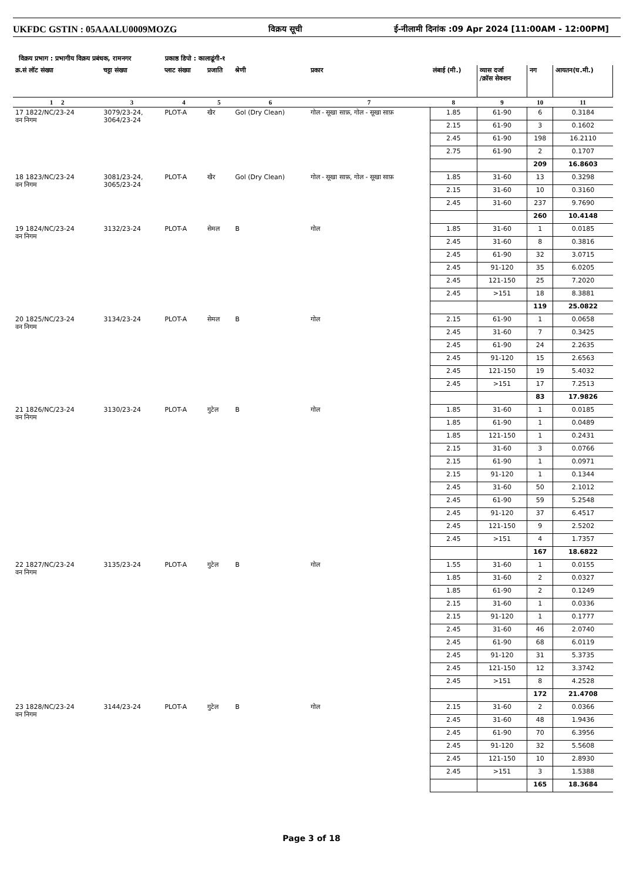UKFDC GSTIN : 05AAALU0009MOZG विक्रय सूची ई-नीलामी दिनांक :09 Apr 2024 [11:00AM - 12:00PM]
विक्रय प्रभाग : प्रभागीय विक्रय प्रबंधक, रामनगर प्रकाष्ठ डिपो : कालाढूंगी-१
| क्र.सं लॉट संख्या | चट्टा संख्या | प्लाट संख्या | प्रजाति | श्रेणी | प्रकार | लंबाई (मी.) | व्यास दर्जा /क्रॉस सेक्शन | नग | आयतन(घ.मी.) |
| --- | --- | --- | --- | --- | --- | --- | --- | --- | --- |
| 1 2 | 3 | 4 | 5 | 6 | 7 | 8 | 9 | 10 | 11 |
| 17 1822/NC/23-24 वन निगम | 3079/23-24, 3064/23-24 | PLOT-A | खैर | Gol (Dry Clean) | गोल - सूखा साफ़, गोल - सूखा साफ़ | 1.85 | 61-90 | 6 | 0.3184 |
| | | | | | | 2.15 | 61-90 | 3 | 0.1602 |
| | | | | | | 2.45 | 61-90 | 198 | 16.2110 |
| | | | | | | 2.75 | 61-90 | 2 | 0.1707 |
| | | | | | | | | 209 | 16.8603 |
| 18 1823/NC/23-24 वन निगम | 3081/23-24, 3065/23-24 | PLOT-A | खैर | Gol (Dry Clean) | गोल - सूखा साफ़, गोल - सूखा साफ़ | 1.85 | 31-60 | 13 | 0.3298 |
| | | | | | | 2.15 | 31-60 | 10 | 0.3160 |
| | | | | | | 2.45 | 31-60 | 237 | 9.7690 |
| | | | | | | | | 260 | 10.4148 |
| 19 1824/NC/23-24 वन निगम | 3132/23-24 | PLOT-A | सेमल | B | गोल | 1.85 | 31-60 | 1 | 0.0185 |
| | | | | | | 2.45 | 31-60 | 8 | 0.3816 |
| | | | | | | 2.45 | 61-90 | 32 | 3.0715 |
| | | | | | | 2.45 | 91-120 | 35 | 6.0205 |
| | | | | | | 2.45 | 121-150 | 25 | 7.2020 |
| | | | | | | 2.45 | >151 | 18 | 8.3881 |
| | | | | | | | | 119 | 25.0822 |
| 20 1825/NC/23-24 वन निगम | 3134/23-24 | PLOT-A | सेमल | B | गोल | 2.15 | 61-90 | 1 | 0.0658 |
| | | | | | | 2.45 | 31-60 | 7 | 0.3425 |
| | | | | | | 2.45 | 61-90 | 24 | 2.2635 |
| | | | | | | 2.45 | 91-120 | 15 | 2.6563 |
| | | | | | | 2.45 | 121-150 | 19 | 5.4032 |
| | | | | | | 2.45 | >151 | 17 | 7.2513 |
| | | | | | | | | 83 | 17.9826 |
| 21 1826/NC/23-24 वन निगम | 3130/23-24 | PLOT-A | गुटेल | B | गोल | 1.85 | 31-60 | 1 | 0.0185 |
| | | | | | | 1.85 | 61-90 | 1 | 0.0489 |
| | | | | | | 1.85 | 121-150 | 1 | 0.2431 |
| | | | | | | 2.15 | 31-60 | 3 | 0.0766 |
| | | | | | | 2.15 | 61-90 | 1 | 0.0971 |
| | | | | | | 2.15 | 91-120 | 1 | 0.1344 |
| | | | | | | 2.45 | 31-60 | 50 | 2.1012 |
| | | | | | | 2.45 | 61-90 | 59 | 5.2548 |
| | | | | | | 2.45 | 91-120 | 37 | 6.4517 |
| | | | | | | 2.45 | 121-150 | 9 | 2.5202 |
| | | | | | | 2.45 | >151 | 4 | 1.7357 |
| | | | | | | | | 167 | 18.6822 |
| 22 1827/NC/23-24 वन निगम | 3135/23-24 | PLOT-A | गुटेल | B | गोल | 1.55 | 31-60 | 1 | 0.0155 |
| | | | | | | 1.85 | 31-60 | 2 | 0.0327 |
| | | | | | | 1.85 | 61-90 | 2 | 0.1249 |
| | | | | | | 2.15 | 31-60 | 1 | 0.0336 |
| | | | | | | 2.15 | 91-120 | 1 | 0.1777 |
| | | | | | | 2.45 | 31-60 | 46 | 2.0740 |
| | | | | | | 2.45 | 61-90 | 68 | 6.0119 |
| | | | | | | 2.45 | 91-120 | 31 | 5.3735 |
| | | | | | | 2.45 | 121-150 | 12 | 3.3742 |
| | | | | | | 2.45 | >151 | 8 | 4.2528 |
| | | | | | | | | 172 | 21.4708 |
| 23 1828/NC/23-24 वन निगम | 3144/23-24 | PLOT-A | गुटेल | B | गोल | 2.15 | 31-60 | 2 | 0.0366 |
| | | | | | | 2.45 | 31-60 | 48 | 1.9436 |
| | | | | | | 2.45 | 61-90 | 70 | 6.3956 |
| | | | | | | 2.45 | 91-120 | 32 | 5.5608 |
| | | | | | | 2.45 | 121-150 | 10 | 2.8930 |
| | | | | | | 2.45 | >151 | 3 | 1.5388 |
| | | | | | | | | 165 | 18.3684 |
Page 3 of 18